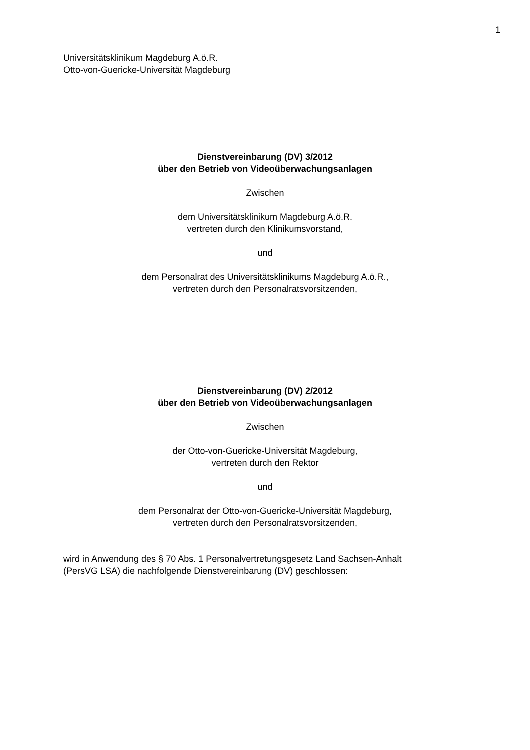1
Universitätsklinikum Magdeburg A.ö.R.
Otto-von-Guericke-Universität Magdeburg
Dienstvereinbarung (DV) 3/2012
über den Betrieb von Videoüberwachungsanlagen
Zwischen
dem Universitätsklinikum Magdeburg A.ö.R.
vertreten durch den Klinikumsvorstand,
und
dem Personalrat des Universitätsklinikums Magdeburg A.ö.R.,
vertreten durch den Personalratsvorsitzenden,
Dienstvereinbarung (DV) 2/2012
über den Betrieb von Videoüberwachungsanlagen
Zwischen
der Otto-von-Guericke-Universität Magdeburg,
vertreten durch den Rektor
und
dem Personalrat der Otto-von-Guericke-Universität Magdeburg,
vertreten durch den Personalratsvorsitzenden,
wird in Anwendung des § 70 Abs. 1 Personalvertretungsgesetz Land Sachsen-Anhalt
(PersVG LSA) die nachfolgende Dienstvereinbarung (DV) geschlossen: